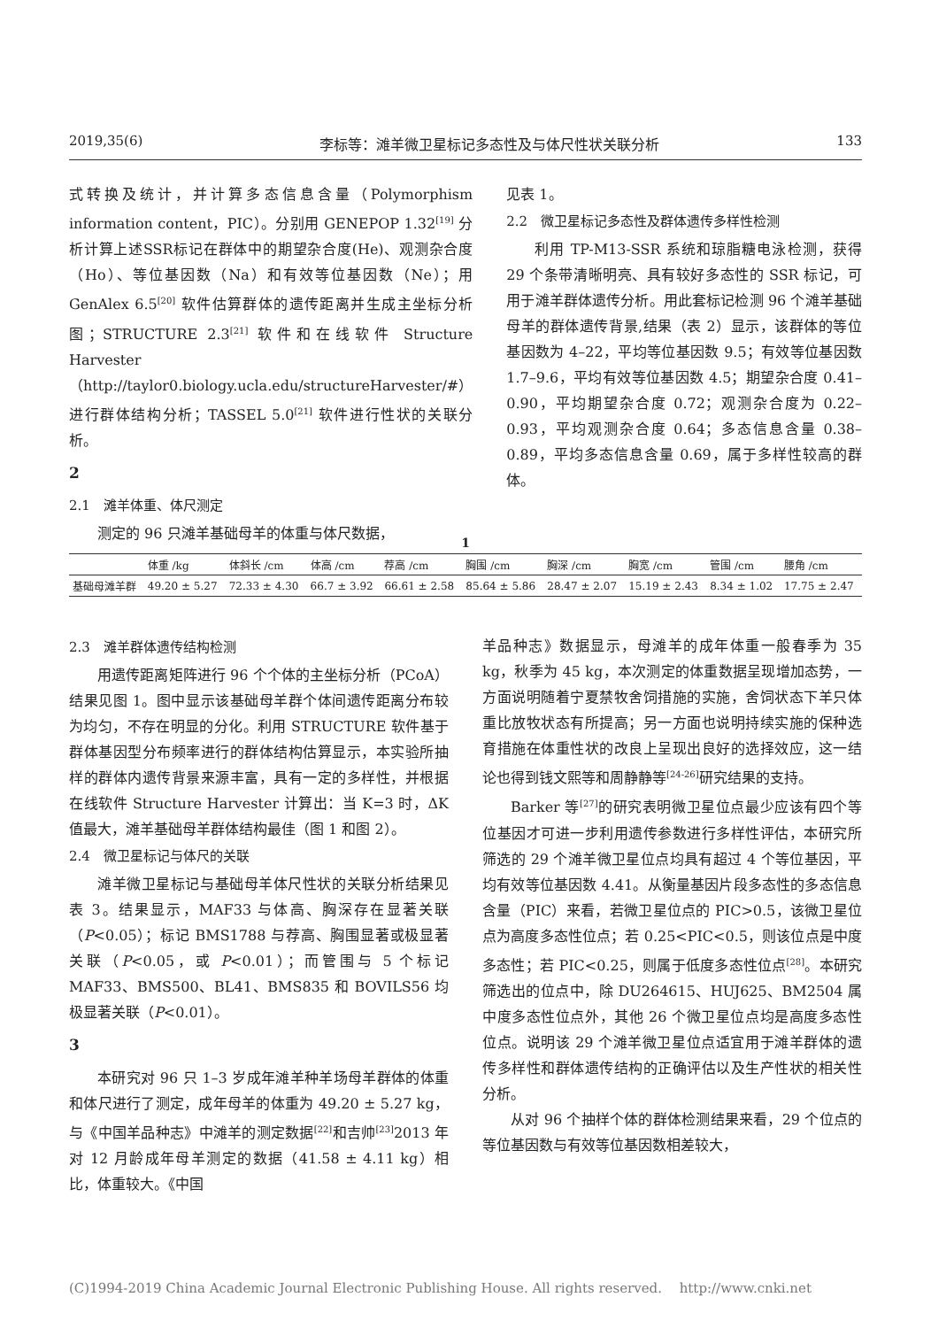2019,35(6) 李标等：滩羊微卫星标记多态性及与体尺性状关联分析 133
式转换及统计，并计算多态信息含量（Polymorphism information content，PIC）。分别用 GENEPOP 1.32<sup>[19]</sup> 分析计算上述SSR标记在群体中的期望杂合度(He)、观测杂合度（Ho）、等位基因数（Na）和有效等位基因数（Ne）；用 GenAlex 6.5<sup>[20]</sup> 软件估算群体的遗传距离并生成主坐标分析图；STRUCTURE 2.3<sup>[21]</sup> 软件和在线软件 Structure Harvester（http://taylor0.biology.ucla.edu/structureHarvester/#）进行群体结构分析；TASSEL 5.0<sup>[21]</sup> 软件进行性状的关联分析。
2
2.1　滩羊体重、体尺测定
测定的 96 只滩羊基础母羊的体重与体尺数据，
见表 1。
2.2　微卫星标记多态性及群体遗传多样性检测
利用 TP-M13-SSR 系统和琼脂糖电泳检测，获得 29 个条带清晰明亮、具有较好多态性的 SSR 标记，可用于滩羊群体遗传分析。用此套标记检测 96 个滩羊基础母羊的群体遗传背景,结果（表 2）显示，该群体的等位基因数为 4–22，平均等位基因数 9.5；有效等位基因数 1.7–9.6，平均有效等位基因数 4.5；期望杂合度 0.41–0.90，平均期望杂合度 0.72；观测杂合度为 0.22–0.93，平均观测杂合度 0.64；多态信息含量 0.38–0.89，平均多态信息含量 0.69，属于多样性较高的群体。
1
| | 体重 /kg | 体斜长 /cm | 体高 /cm | 荐高 /cm | 胸围 /cm | 胸深 /cm | 胸宽 /cm | 管围 /cm | 腰角 /cm |
| --- | --- | --- | --- | --- | --- | --- | --- | --- | --- |
| 基础母滩羊群 | 49.20 ± 5.27 | 72.33 ± 4.30 | 66.7 ± 3.92 | 66.61 ± 2.58 | 85.64 ± 5.86 | 28.47 ± 2.07 | 15.19 ± 2.43 | 8.34 ± 1.02 | 17.75 ± 2.47 |
2.3　滩羊群体遗传结构检测
用遗传距离矩阵进行 96 个个体的主坐标分析（PCoA）结果见图 1。图中显示该基础母羊群个体间遗传距离分布较为均匀，不存在明显的分化。利用 STRUCTURE 软件基于群体基因型分布频率进行的群体结构估算显示，本实验所抽样的群体内遗传背景来源丰富，具有一定的多样性，并根据在线软件 Structure Harvester 计算出：当 K=3 时，ΔK 值最大，滩羊基础母羊群体结构最佳（图 1 和图 2）。
2.4　微卫星标记与体尺的关联
滩羊微卫星标记与基础母羊体尺性状的关联分析结果见表 3。结果显示，MAF33 与体高、胸深存在显著关联（P<0.05）；标记 BMS1788 与荐高、胸围显著或极显著关联（P<0.05，或 P<0.01）；而管围与 5 个标记 MAF33、BMS500、BL41、BMS835 和 BOVILS56 均极显著关联（P<0.01）。
3
本研究对 96 只 1–3 岁成年滩羊种羊场母羊群体的体重和体尺进行了测定，成年母羊的体重为 49.20 ± 5.27 kg，与《中国羊品种志》中滩羊的测定数据<sup>[22]</sup>和吉帅<sup>[23]</sup>2013 年对 12 月龄成年母羊测定的数据（41.58 ± 4.11 kg）相比，体重较大。《中国
羊品种志》数据显示，母滩羊的成年体重一般春季为 35 kg，秋季为 45 kg，本次测定的体重数据呈现增加态势，一方面说明随着宁夏禁牧舍饲措施的实施，舍饲状态下羊只体重比放牧状态有所提高；另一方面也说明持续实施的保种选育措施在体重性状的改良上呈现出良好的选择效应，这一结论也得到钱文熙等和周静静等<sup>[24-26]</sup>研究结果的支持。
Barker 等<sup>[27]</sup>的研究表明微卫星位点最少应该有四个等位基因才可进一步利用遗传参数进行多样性评估，本研究所筛选的 29 个滩羊微卫星位点均具有超过 4 个等位基因，平均有效等位基因数 4.41。从衡量基因片段多态性的多态信息含量（PIC）来看，若微卫星位点的 PIC>0.5，该微卫星位点为高度多态性位点；若 0.25<PIC<0.5，则该位点是中度多态性；若 PIC<0.25，则属于低度多态性位点<sup>[28]</sup>。本研究筛选出的位点中，除 DU264615、HUJ625、BM2504 属中度多态性位点外，其他 26 个微卫星位点均是高度多态性位点。说明该 29 个滩羊微卫星位点适宜用于滩羊群体的遗传多样性和群体遗传结构的正确评估以及生产性状的相关性分析。
从对 96 个抽样个体的群体检测结果来看，29 个位点的等位基因数与有效等位基因数相差较大，
(C)1994-2019 China Academic Journal Electronic Publishing House. All rights reserved.　 http://www.cnki.net